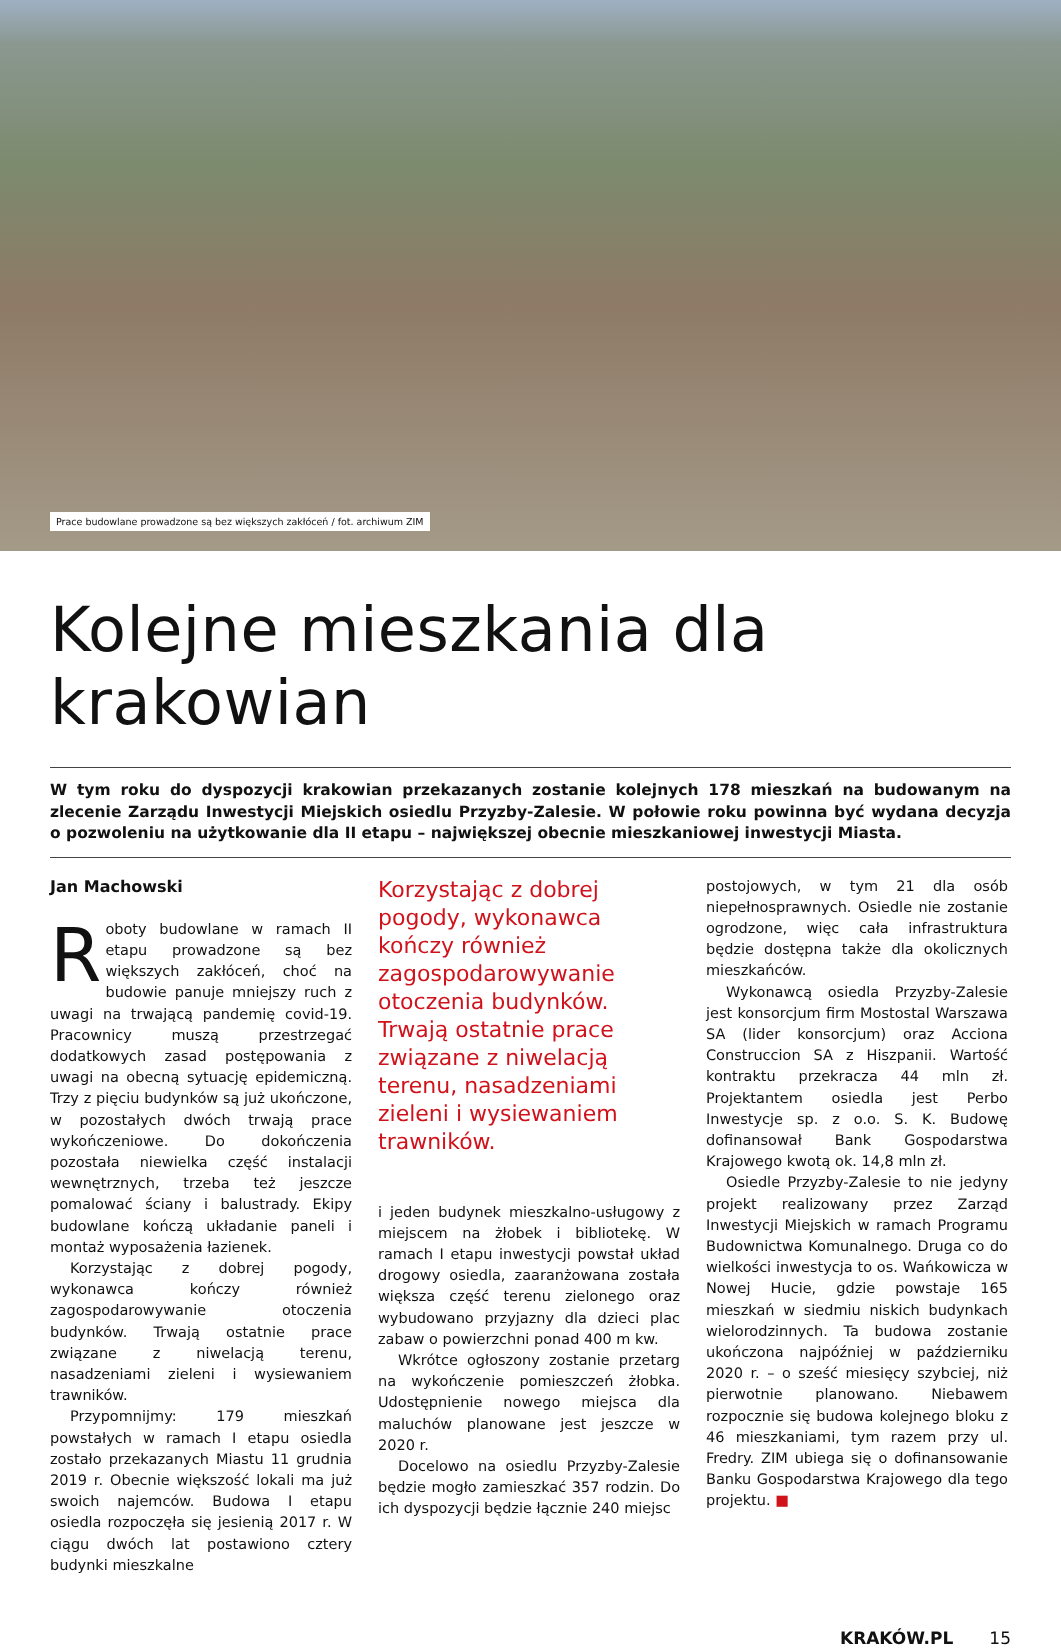Prace budowlane prowadzone są bez większych zakłóceń / fot. archiwum ZIM
Kolejne mieszkania dla krakowian
W tym roku do dyspozycji krakowian przekazanych zostanie kolejnych 178 mieszkań na budowanym na zlecenie Zarządu Inwestycji Miejskich osiedlu Przyzby-Zalesie. W połowie roku powinna być wydana decyzja o pozwoleniu na użytkowanie dla II etapu – największej obecnie mieszkaniowej inwestycji Miasta.
Jan Machowski
Roboty budowlane w ramach II etapu prowadzone są bez większych zakłóceń, choć na budowie panuje mniejszy ruch z uwagi na trwającą pandemię covid-19. Pracownicy muszą przestrzegać dodatkowych zasad postępowania z uwagi na obecną sytuację epidemiczną. Trzy z pięciu budynków są już ukończone, w pozostałych dwóch trwają prace wykończeniowe. Do dokończenia pozostała niewielka część instalacji wewnętrznych, trzeba też jeszcze pomalować ściany i balustrady. Ekipy budowlane kończą układanie paneli i montaż wyposażenia łazienek.
Korzystając z dobrej pogody, wykonawca kończy również zagospodarowywanie otoczenia budynków. Trwają ostatnie prace związane z niwelacją terenu, nasadzeniami zieleni i wysiewaniem trawników.
Przypomnijmy: 179 mieszkań powstałych w ramach I etapu osiedla zostało przekazanych Miastu 11 grudnia 2019 r. Obecnie większość lokali ma już swoich najemców. Budowa I etapu osiedla rozpoczęła się jesienią 2017 r. W ciągu dwóch lat postawiono cztery budynki mieszkalne
Korzystając z dobrej pogody, wykonawca kończy również zagospodarowywanie otoczenia budynków. Trwają ostatnie prace związane z niwelacją terenu, nasadzeniami zieleni i wysiewaniem trawników.
i jeden budynek mieszkalno-usługowy z miejscem na żłobek i bibliotekę. W ramach I etapu inwestycji powstał układ drogowy osiedla, zaaranżowana została większa część terenu zielonego oraz wybudowano przyjazny dla dzieci plac zabaw o powierzchni ponad 400 m kw.
Wkrótce ogłoszony zostanie przetarg na wykończenie pomieszczeń żłobka. Udostępnienie nowego miejsca dla maluchów planowane jest jeszcze w 2020 r.
Docelowo na osiedlu Przyzby-Zalesie będzie mogło zamieszkać 357 rodzin. Do ich dyspozycji będzie łącznie 240 miejsc
postojowych, w tym 21 dla osób niepełnosprawnych. Osiedle nie zostanie ogrodzone, więc cała infrastruktura będzie dostępna także dla okolicznych mieszkańców.
Wykonawcą osiedla Przyzby-Zalesie jest konsorcjum firm Mostostal Warszawa SA (lider konsorcjum) oraz Acciona Construccion SA z Hiszpanii. Wartość kontraktu przekracza 44 mln zł. Projektantem osiedla jest Perbo Inwestycje sp. z o.o. S. K. Budowę dofinansował Bank Gospodarstwa Krajowego kwotą ok. 14,8 mln zł.
Osiedle Przyzby-Zalesie to nie jedyny projekt realizowany przez Zarząd Inwestycji Miejskich w ramach Programu Budownictwa Komunalnego. Druga co do wielkości inwestycja to os. Wańkowicza w Nowej Hucie, gdzie powstaje 165 mieszkań w siedmiu niskich budynkach wielorodzinnych. Ta budowa zostanie ukończona najpóźniej w październiku 2020 r. – o sześć miesięcy szybciej, niż pierwotnie planowano. Niebawem rozpocznie się budowa kolejnego bloku z 46 mieszkaniami, tym razem przy ul. Fredry. ZIM ubiega się o dofinansowanie Banku Gospodarstwa Krajowego dla tego projektu. ■
KRAKÓW.PL 15